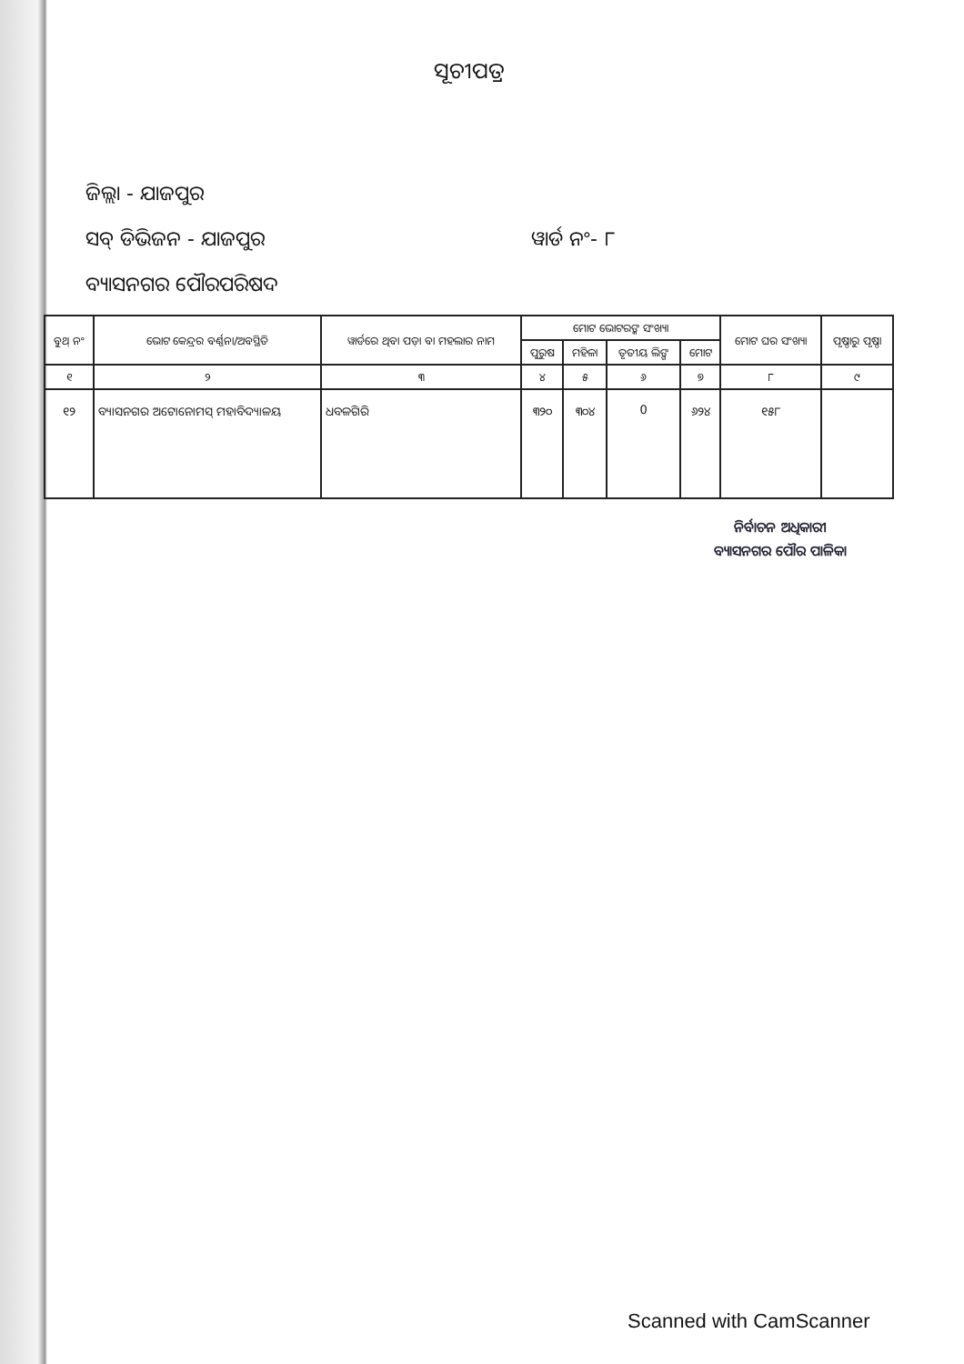ସୂଚୀପତ୍ର
ଜିଲ୍ଲା - ଯାଜପୁର
ସବ୍ ଡିଭିଜନ - ଯାଜପୁର ୱାର୍ଡ ନଂ- ୮
ବ୍ୟାସନଗର ପୌରପରିଷଦ
| ବୁଥ୍ ନଂ | ଭୋଟ କେନ୍ଦ୍ରର ବର୍ଣ୍ଣନା/ଅବସ୍ଥିତି | ୱାର୍ଡରେ ଥିବା ପଡ଼ା ବା ମହଲାର ନାମ | ମୋଟ ଭୋଟରଙ୍କ ସଂଖ୍ୟା | | | | ମୋଟ ଘର ସଂଖ୍ୟା | ପୃଷ୍ଠାରୁ ପୃଷ୍ଠା |
| --- | --- | --- | --- | --- | --- | --- | --- | --- |
| | | | ପୁରୁଷ | ମହିଳା | ତୃତୀୟ ଲିଙ୍ଗ | ମୋଟ | | |
| ୧ | ୨ | ୩ | ୪ | ୫ | ୬ | ୭ | ୮ | ୯ |
| ୧୨ | ବ୍ୟାସନଗର ଅଟୋନୋମସ୍ ମହାବିଦ୍ୟାଳୟ | ଧବଳଗିରି | ୩୨୦ | ୩୦୪ | 0 | ୬୨୪ | ୧୫୮ | |
ନିର୍ବାଚନ ଅଧିକାରୀ
ବ୍ୟାସନଗର ପୌର ପାଳିକା
Scanned with CamScanner